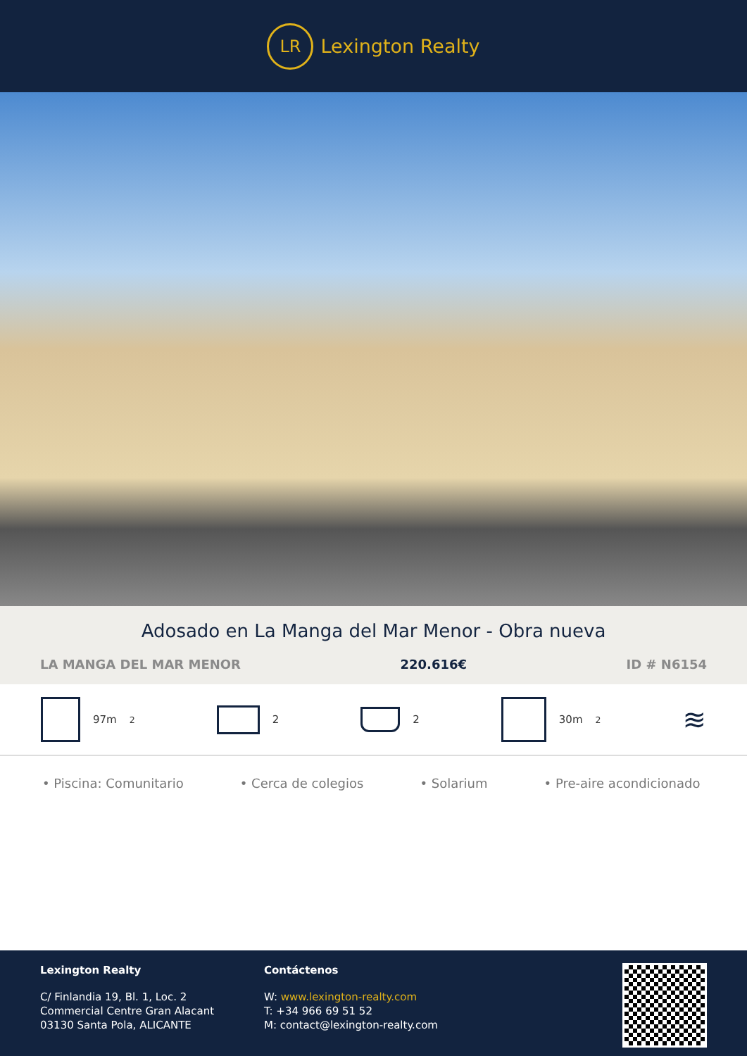LR
Lexington Realty
Adosado en La Manga del Mar Menor - Obra nueva
LA MANGA DEL MAR MENOR 220.616€ ID # N6154
97m<sup>2</sup> 2 2 30m<sup>2</sup>
≋
• Piscina: Comunitario • Cerca de colegios • Solarium • Pre-aire acondicionado
Lexington Realty
C/ Finlandia 19, Bl. 1, Loc. 2
Commercial Centre Gran Alacant
03130 Santa Pola, ALICANTE
Contáctenos
W: www.lexington-realty.com
T: +34 966 69 51 52
M: contact@lexington-realty.com